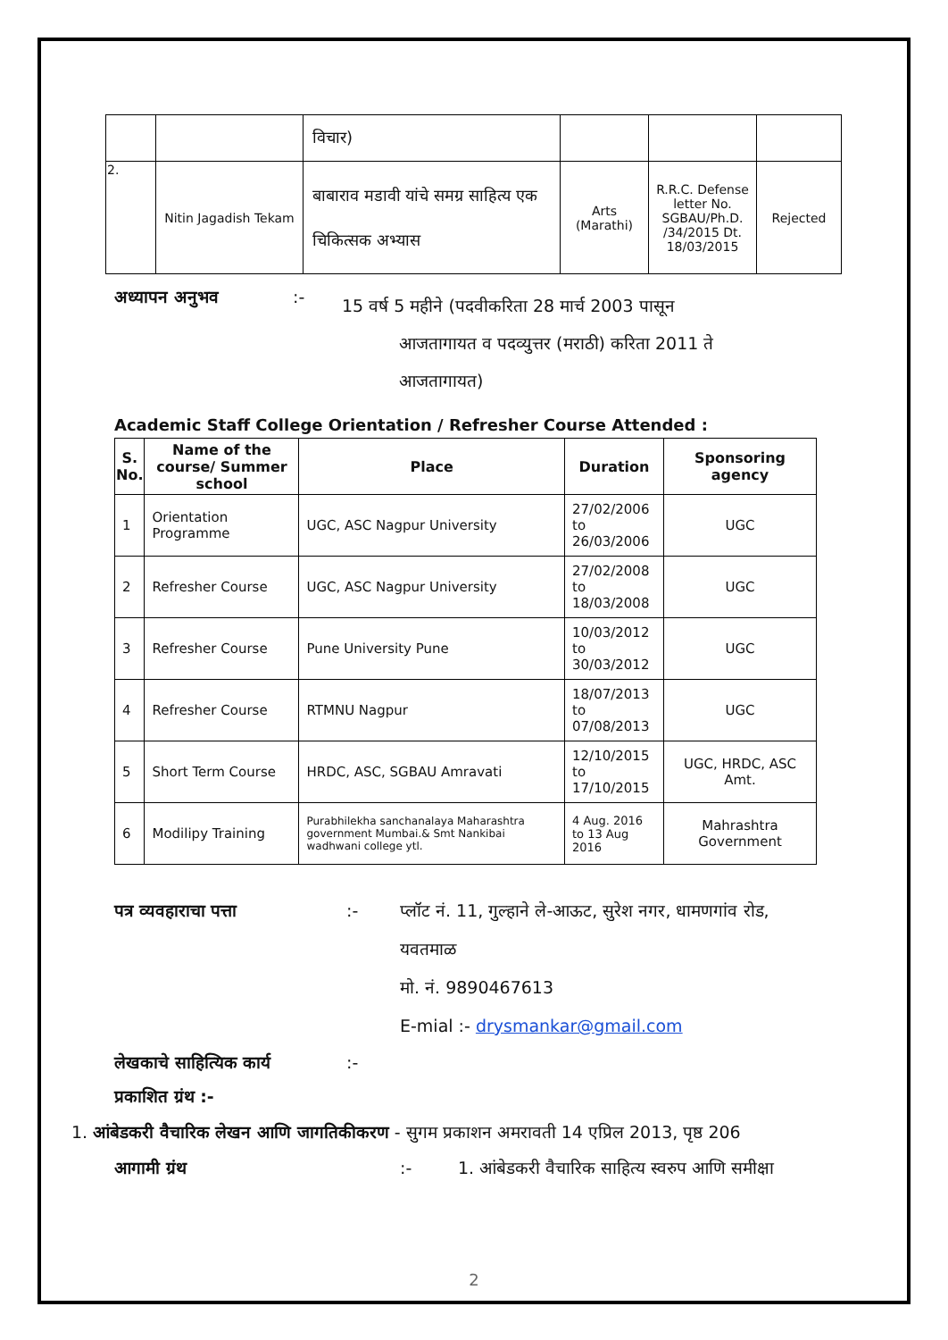| | | विचार) | | | |
| 2. | Nitin Jagadish Tekam | बाबाराव मडावी यांचे समग्र साहित्य एक चिकित्सक अभ्यास | Arts (Marathi) | R.R.C. Defense letter No. SGBAU/Ph.D. /34/2015 Dt. 18/03/2015 | Rejected |
अध्यापन अनुभव:- 15 वर्ष 5 महीने (पदवीकरिता 28 मार्च 2003 पासून
आजतागायत व पदव्युत्तर (मराठी) करिता 2011 ते
आजतागायत)
Academic Staff College Orientation / Refresher Course Attended :
| S. No. | Name of the course/ Summer school | Place | Duration | Sponsoring agency |
| --- | --- | --- | --- | --- |
| 1 | Orientation Programme | UGC, ASC Nagpur University | 27/02/2006 to 26/03/2006 | UGC |
| 2 | Refresher Course | UGC, ASC Nagpur University | 27/02/2008 to 18/03/2008 | UGC |
| 3 | Refresher Course | Pune University Pune | 10/03/2012 to 30/03/2012 | UGC |
| 4 | Refresher Course | RTMNU Nagpur | 18/07/2013 to 07/08/2013 | UGC |
| 5 | Short Term Course | HRDC, ASC, SGBAU Amravati | 12/10/2015 to 17/10/2015 | UGC, HRDC, ASC Amt. |
| 6 | Modilipy Training | Purabhilekha sanchanalaya Maharashtra government Mumbai.& Smt Nankibai wadhwani college ytl. | 4 Aug. 2016 to 13 Aug 2016 | Mahrashtra Government |
पत्र व्यवहाराचा पत्ता:- प्लॉट नं. 11, गुल्हाने ले-आऊट, सुरेश नगर, धामणगांव रोड, यवतमाळ
मो. नं. 9890467613
E-mial :- drysmankar@gmail.com
लेखकाचे साहित्यिक कार्य:-
प्रकाशित ग्रंथ :-
1. आंबेडकरी वैचारिक लेखन आणि जागतिकीकरण - सुगम प्रकाशन अमरावती 14 एप्रिल 2013, पृष्ठ 206
आगामी ग्रंथ:- 1. आंबेडकरी वैचारिक साहित्य स्वरुप आणि समीक्षा
2